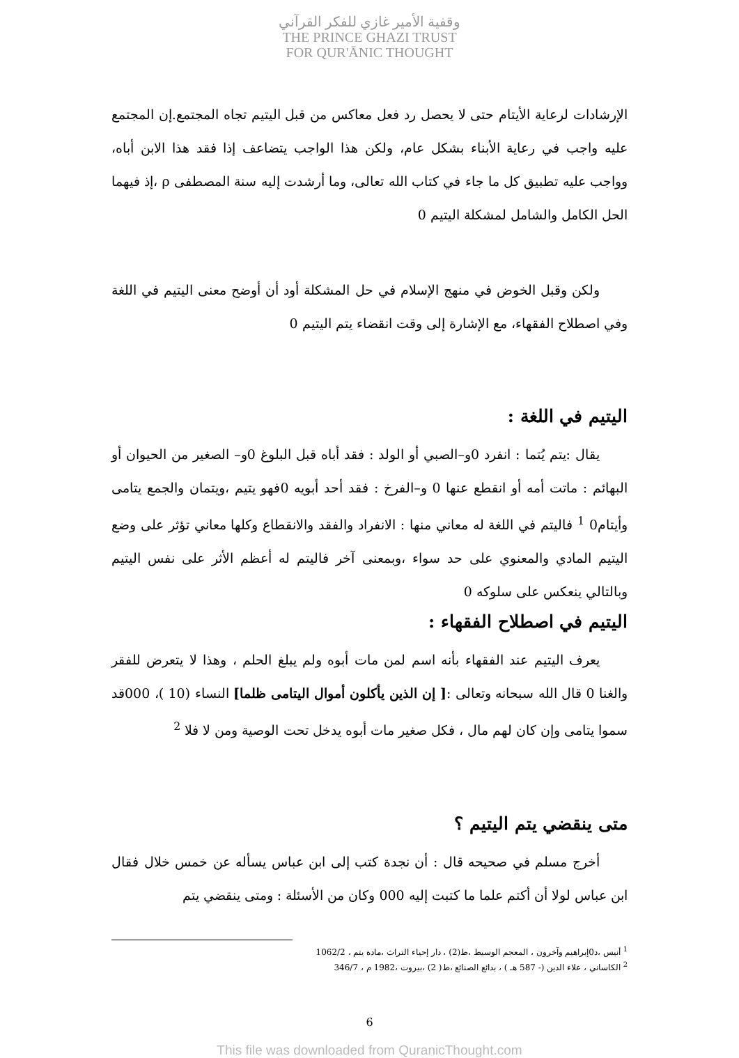وقفية الأمير غازي للفكر القرآني
THE PRINCE GHAZI TRUST
FOR QUR'ĀNIC THOUGHT
الإرشادات لرعاية الأيتام حتى لا يحصل رد فعل معاكس من قبل اليتيم تجاه المجتمع.إن المجتمع عليه واجب في رعاية الأبناء بشكل عام، ولكن هذا الواجب يتضاعف إذا فقد هذا الابن أباه، وواجب عليه تطبيق كل ما جاء في كتاب الله تعالى، وما أرشدت إليه سنة المصطفى ρ ،إذ فيهما الحل الكامل والشامل لمشكلة اليتيم 0
ولكن وقبل الخوض في منهج الإسلام في حل المشكلة أود أن أوضح معنى اليتيم في اللغة وفي اصطلاح الفقهاء، مع الإشارة إلى وقت انقضاء يتم اليتيم 0
اليتيم في اللغة :
يقال :يتم يُتما : انفرد 0و–الصبي أو الولد : فقد أباه قبل البلوغ 0و– الصغير من الحيوان أو البهائم : ماتت أمه أو انقطع عنها 0 و–الفرخ : فقد أحد أبويه 0فهو يتيم ،ويتمان والجمع يتامى وأيتام0 <sup>1</sup> فاليتم في اللغة له معاني منها : الانفراد والفقد والانقطاع وكلها معاني تؤثر على وضع اليتيم المادي والمعنوي على حد سواء ،وبمعنى آخر فاليتم له أعظم الأثر على نفس اليتيم وبالتالي ينعكس على سلوكه 0
اليتيم في اصطلاح الفقهاء :
يعرف اليتيم عند الفقهاء بأنه اسم لمن مات أبوه ولم يبلغ الحلم ، وهذا لا يتعرض للفقر والغنا 0 قال الله سبحانه وتعالى :[ إن الذين يأكلون أموال اليتامى ظلما] النساء (10 )، 000قد سموا يتامى وإن كان لهم مال ، فكل صغير مات أبوه يدخل تحت الوصية ومن لا فلا <sup>2</sup>
متى ينقضي يتم اليتيم ؟
أخرج مسلم في صحيحه قال : أن نجدة كتب إلى ابن عباس يسأله عن خمس خلال فقال ابن عباس لولا أن أكتم علما ما كتبت إليه 000 وكان من الأسئلة : ومتى ينقضي يتم
<sup>1</sup> أنيس ،د0إبراهيم وآخرون ، المعجم الوسيط ،ط(2) ، دار إحياء التراث ،مادة يتم ، 1062/2
<sup>2</sup> الكاساني ، علاء الدين (- 587 هـ ) ، بدائع الصنائع ،ط( 2) ،بيروت ،1982 م ، 346/7
6
This file was downloaded from QuranicThought.com